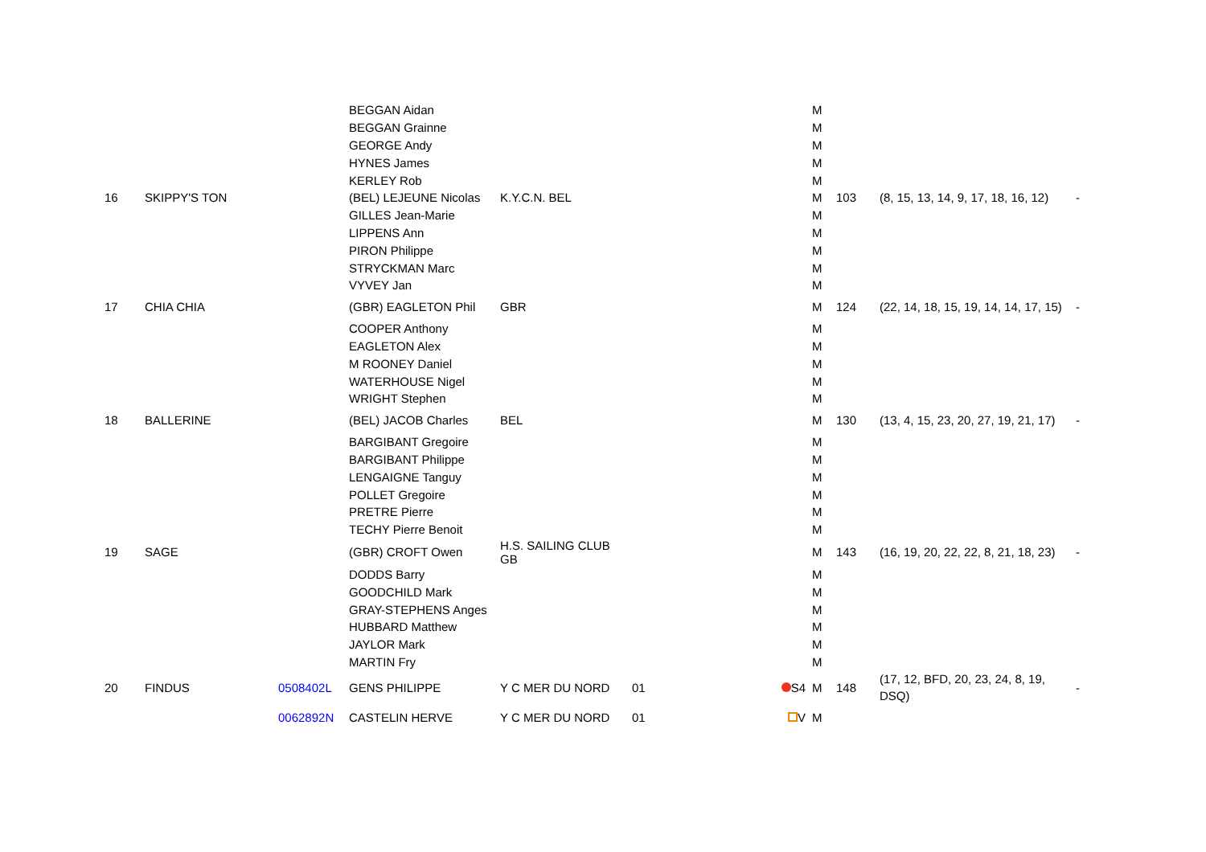| | | | BEGGAN Aidan | | | | M | | | |
| | | | BEGGAN Grainne | | | | M | | | |
| | | | GEORGE Andy | | | | M | | | |
| | | | HYNES James | | | | M | | | |
| | | | KERLEY Rob | | | | M | | | |
| 16 | SKIPPY'S TON | | (BEL) LEJEUNE Nicolas | K.Y.C.N. BEL | | | M | 103 | (8, 15, 13, 14, 9, 17, 18, 16, 12) | - |
| | | | GILLES Jean-Marie | | | | M | | | |
| | | | LIPPENS Ann | | | | M | | | |
| | | | PIRON Philippe | | | | M | | | |
| | | | STRYCKMAN Marc | | | | M | | | |
| | | | VYVEY Jan | | | | M | | | |
| 17 | CHIA CHIA | | (GBR) EAGLETON Phil | GBR | | | M | 124 | (22, 14, 18, 15, 19, 14, 14, 17, 15) | - |
| | | | COOPER Anthony | | | | M | | | |
| | | | EAGLETON Alex | | | | M | | | |
| | | | M ROONEY Daniel | | | | M | | | |
| | | | WATERHOUSE Nigel | | | | M | | | |
| | | | WRIGHT Stephen | | | | M | | | |
| 18 | BALLERINE | | (BEL) JACOB Charles | BEL | | | M | 130 | (13, 4, 15, 23, 20, 27, 19, 21, 17) | - |
| | | | BARGIBANT Gregoire | | | | M | | | |
| | | | BARGIBANT Philippe | | | | M | | | |
| | | | LENGAIGNE Tanguy | | | | M | | | |
| | | | POLLET Gregoire | | | | M | | | |
| | | | PRETRE Pierre | | | | M | | | |
| | | | TECHY Pierre Benoit | | | | M | | | |
| 19 | SAGE | | (GBR) CROFT Owen | H.S. SAILING CLUB GB | | | M | 143 | (16, 19, 20, 22, 22, 8, 21, 18, 23) | - |
| | | | DODDS Barry | | | | M | | | |
| | | | GOODCHILD Mark | | | | M | | | |
| | | | GRAY-STEPHENS Anges | | | | M | | | |
| | | | HUBBARD Matthew | | | | M | | | |
| | | | JAYLOR Mark | | | | M | | | |
| | | | MARTIN Fry | | | | M | | | |
| 20 | FINDUS | 0508402L | GENS PHILIPPE | Y C MER DU NORD | 01 | S4 | M | 148 | (17, 12, BFD, 20, 23, 24, 8, 19, DSQ) | - |
| | | 0062892N | CASTELIN HERVE | Y C MER DU NORD | 01 | V | M | | | |